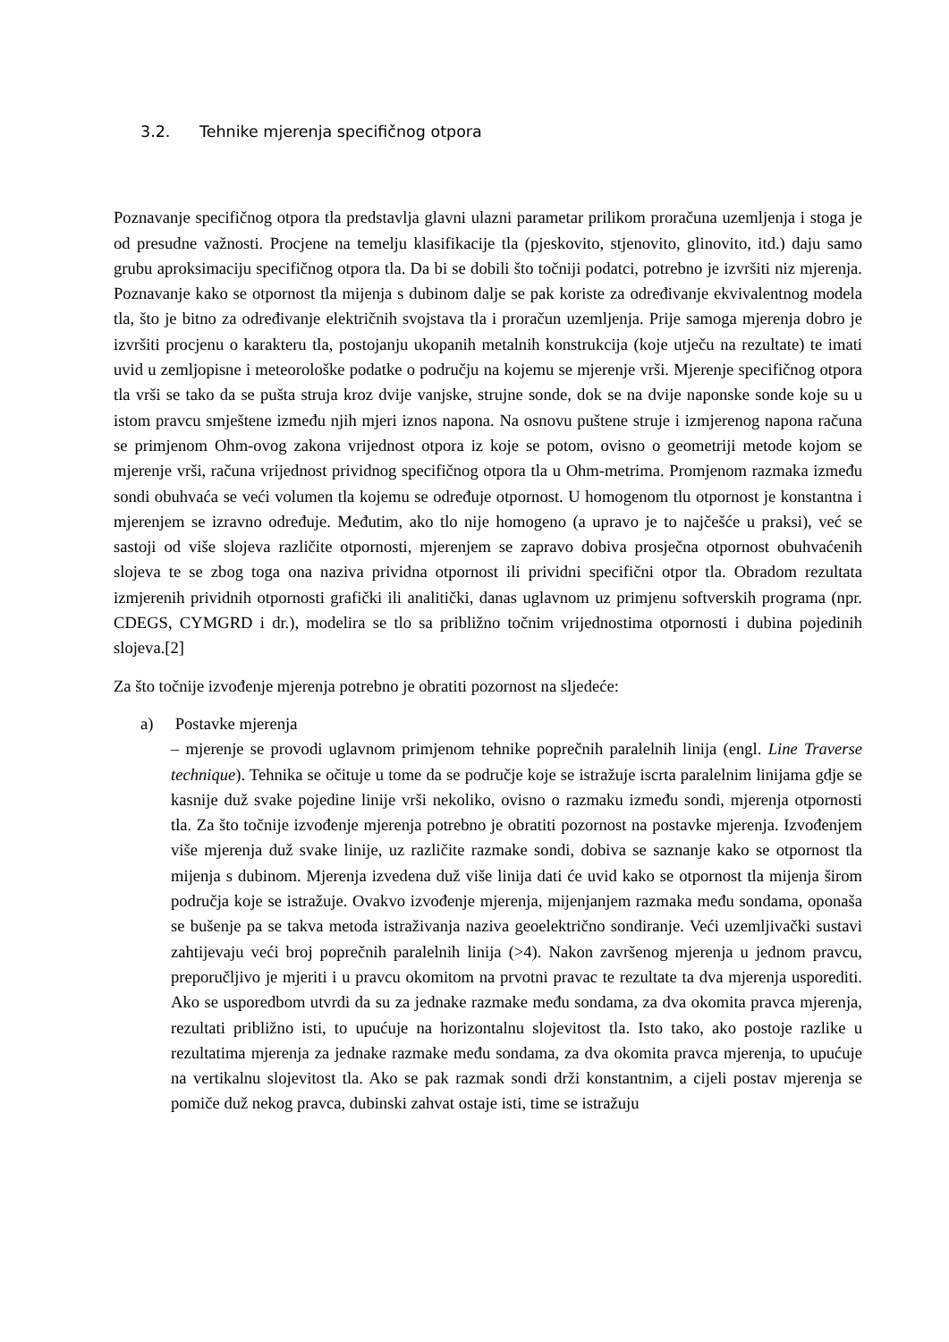3.2. Tehnike mjerenja specifičnog otpora
Poznavanje specifičnog otpora tla predstavlja glavni ulazni parametar prilikom proračuna uzemljenja i stoga je od presudne važnosti. Procjene na temelju klasifikacije tla (pjeskovito, stjenovito, glinovito, itd.) daju samo grubu aproksimaciju specifičnog otpora tla. Da bi se dobili što točniji podatci, potrebno je izvršiti niz mjerenja. Poznavanje kako se otpornost tla mijenja s dubinom dalje se pak koriste za određivanje ekvivalentnog modela tla, što je bitno za određivanje električnih svojstava tla i proračun uzemljenja. Prije samoga mjerenja dobro je izvršiti procjenu o karakteru tla, postojanju ukopanih metalnih konstrukcija (koje utječu na rezultate) te imati uvid u zemljopisne i meteorološke podatke o području na kojemu se mjerenje vrši. Mjerenje specifičnog otpora tla vrši se tako da se pušta struja kroz dvije vanjske, strujne sonde, dok se na dvije naponske sonde koje su u istom pravcu smještene između njih mjeri iznos napona. Na osnovu puštene struje i izmjerenog napona računa se primjenom Ohm-ovog zakona vrijednost otpora iz koje se potom, ovisno o geometriji metode kojom se mjerenje vrši, računa vrijednost prividnog specifičnog otpora tla u Ohm-metrima. Promjenom razmaka između sondi obuhvaća se veći volumen tla kojemu se određuje otpornost. U homogenom tlu otpornost je konstantna i mjerenjem se izravno određuje. Međutim, ako tlo nije homogeno (a upravo je to najčešće u praksi), već se sastoji od više slojeva različite otpornosti, mjerenjem se zapravo dobiva prosječna otpornost obuhvaćenih slojeva te se zbog toga ona naziva prividna otpornost ili prividni specifični otpor tla. Obradom rezultata izmjerenih prividnih otpornosti grafički ili analitički, danas uglavnom uz primjenu softverskih programa (npr. CDEGS, CYMGRD i dr.), modelira se tlo sa približno točnim vrijednostima otpornosti i dubina pojedinih slojeva.[2]
Za što točnije izvođenje mjerenja potrebno je obratiti pozornost na sljedeće:
a) Postavke mjerenja
– mjerenje se provodi uglavnom primjenom tehnike poprečnih paralelnih linija (engl. Line Traverse technique). Tehnika se očituje u tome da se područje koje se istražuje iscrta paralelnim linijama gdje se kasnije duž svake pojedine linije vrši nekoliko, ovisno o razmaku između sondi, mjerenja otpornosti tla. Za što točnije izvođenje mjerenja potrebno je obratiti pozornost na postavke mjerenja. Izvođenjem više mjerenja duž svake linije, uz različite razmake sondi, dobiva se saznanje kako se otpornost tla mijenja s dubinom. Mjerenja izvedena duž više linija dati će uvid kako se otpornost tla mijenja širom područja koje se istražuje. Ovakvo izvođenje mjerenja, mijenjanjem razmaka među sondama, oponaša se bušenje pa se takva metoda istraživanja naziva geoelektrično sondiranje. Veći uzemljivački sustavi zahtijevaju veći broj poprečnih paralelnih linija (>4). Nakon završenog mjerenja u jednom pravcu, preporučljivo je mjeriti i u pravcu okomitom na prvotni pravac te rezultate ta dva mjerenja usporediti. Ako se usporedbom utvrdi da su za jednake razmake među sondama, za dva okomita pravca mjerenja, rezultati približno isti, to upućuje na horizontalnu slojevitost tla. Isto tako, ako postoje razlike u rezultatima mjerenja za jednake razmake među sondama, za dva okomita pravca mjerenja, to upućuje na vertikalnu slojevitost tla. Ako se pak razmak sondi drži konstantnim, a cijeli postav mjerenja se pomiče duž nekog pravca, dubinski zahvat ostaje isti, time se istražuju